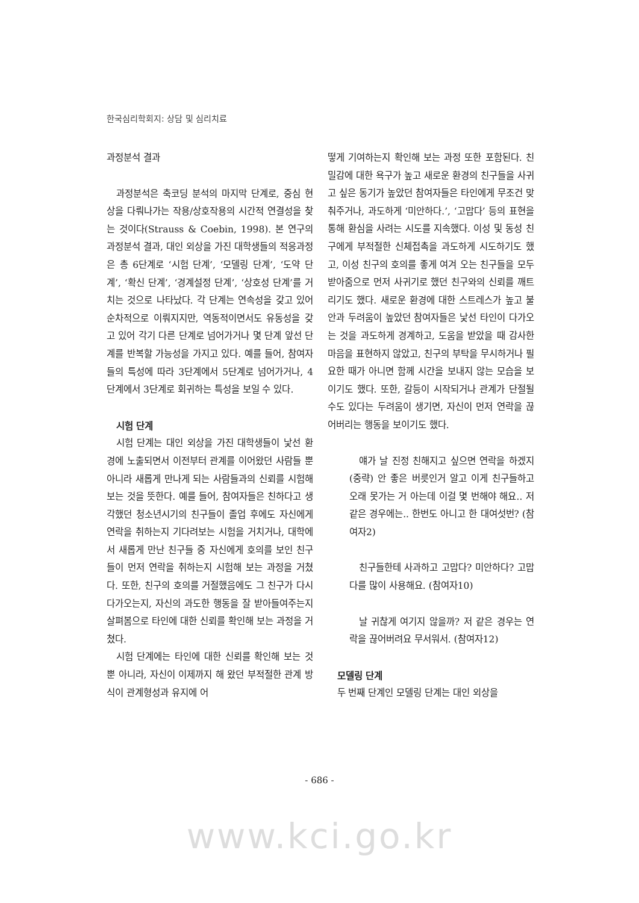한국심리학회지: 상담 및 심리치료
과정분석 결과
과정분석은 축코딩 분석의 마지막 단계로, 중심 현상을 다뤄나가는 작용/상호작용의 시간적 연결성을 찾는 것이다(Strauss & Coebin, 1998). 본 연구의 과정분석 결과, 대인 외상을 가진 대학생들의 적응과정은 총 6단계로 ‘시험 단계’, ‘모델링 단계’, ‘도약 단계’, ‘확신 단계’, ‘경계설정 단계’, ‘상호성 단계’를 거치는 것으로 나타났다. 각 단계는 연속성을 갖고 있어 순차적으로 이뤄지지만, 역동적이면서도 유동성을 갖고 있어 각기 다른 단계로 넘어가거나 몇 단계 앞선 단계를 반복할 가능성을 가지고 있다. 예를 들어, 참여자들의 특성에 따라 3단계에서 5단계로 넘어가거나, 4단계에서 3단계로 회귀하는 특성을 보일 수 있다.
시험 단계
시험 단계는 대인 외상을 가진 대학생들이 낯선 환경에 노출되면서 이전부터 관계를 이어왔던 사람들 뿐 아니라 새롭게 만나게 되는 사람들과의 신뢰를 시험해 보는 것을 뜻한다. 예를 들어, 참여자들은 친하다고 생각했던 청소년시기의 친구들이 졸업 후에도 자신에게 연락을 취하는지 기다려보는 시험을 거치거나, 대학에서 새롭게 만난 친구들 중 자신에게 호의를 보인 친구들이 먼저 연락을 취하는지 시험해 보는 과정을 거쳤다. 또한, 친구의 호의를 거절했음에도 그 친구가 다시 다가오는지, 자신의 과도한 행동을 잘 받아들여주는지 살펴봄으로 타인에 대한 신뢰를 확인해 보는 과정을 거쳤다.
시험 단계에는 타인에 대한 신뢰를 확인해 보는 것 뿐 아니라, 자신이 이제까지 해 왔던 부적절한 관계 방식이 관계형성과 유지에 어
떻게 기여하는지 확인해 보는 과정 또한 포함된다. 친밀감에 대한 욕구가 높고 새로운 환경의 친구들을 사귀고 싶은 동기가 높았던 참여자들은 타인에게 무조건 맞춰주거나, 과도하게 ‘미안하다.’, ‘고맙다’ 등의 표현을 통해 환심을 사려는 시도를 지속했다. 이성 및 동성 친구에게 부적절한 신체접촉을 과도하게 시도하기도 했고, 이성 친구의 호의를 좋게 여겨 오는 친구들을 모두 받아줌으로 먼저 사귀기로 했던 친구와의 신뢰를 깨트리기도 했다. 새로운 환경에 대한 스트레스가 높고 불안과 두려움이 높았던 참여자들은 낯선 타인이 다가오는 것을 과도하게 경계하고, 도움을 받았을 때 감사한 마음을 표현하지 않았고, 친구의 부탁을 무시하거나 필요한 때가 아니면 함께 시간을 보내지 않는 모습을 보이기도 했다. 또한, 갈등이 시작되거나 관계가 단절될 수도 있다는 두려움이 생기면, 자신이 먼저 연락을 끊어버리는 행동을 보이기도 했다.
얘가 날 진정 친해지고 싶으면 연락을 하겠지 (중략) 안 좋은 버릇인거 알고 이게 친구들하고 오래 못가는 거 아는데 이걸 몇 번해야 해요.. 저 같은 경우에는.. 한번도 아니고 한 대여섯번? (참여자2)
친구들한테 사과하고 고맙다? 미안하다? 고맙다를 많이 사용해요. (참여자10)
날 귀찮게 여기지 않을까? 저 같은 경우는 연락을 끊어버려요 무서워서. (참여자12)
모델링 단계
두 번째 단계인 모델링 단계는 대인 외상을
- 686 -
www.kci.go.kr